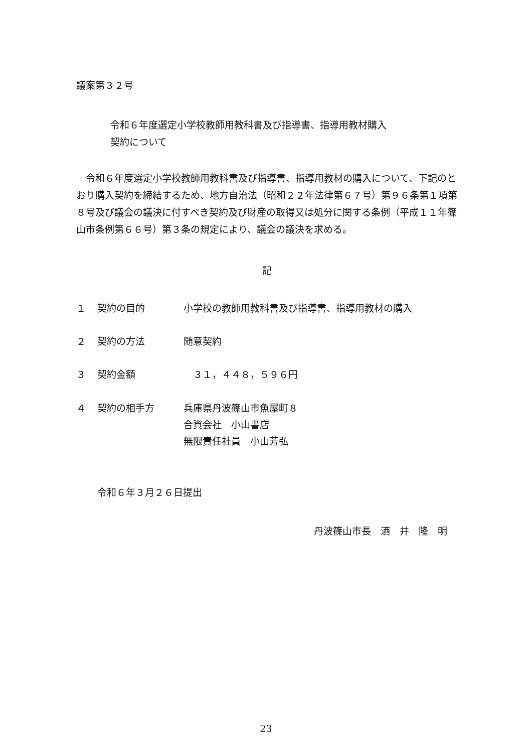議案第３２号
令和６年度選定小学校教師用教科書及び指導書、指導用教材購入
契約について
　令和６年度選定小学校教師用教科書及び指導書、指導用教材の購入について、下記のとおり購入契約を締結するため、地方自治法（昭和２２年法律第６７号）第９６条第１項第８号及び議会の議決に付すべき契約及び財産の取得又は処分に関する条例（平成１１年篠山市条例第６６号）第３条の規定により、議会の議決を求める。
記
１ 契約の目的 小学校の教師用教科書及び指導書、指導用教材の購入
２ 契約の方法 随意契約
３ 契約金額　３１，４４８，５９６円
４ 契約の相手方 兵庫県丹波篠山市魚屋町８
合資会社　小山書店
無限責任社員　小山芳弘
令和６年３月２６日提出
丹波篠山市長　酒　井　隆　明
23